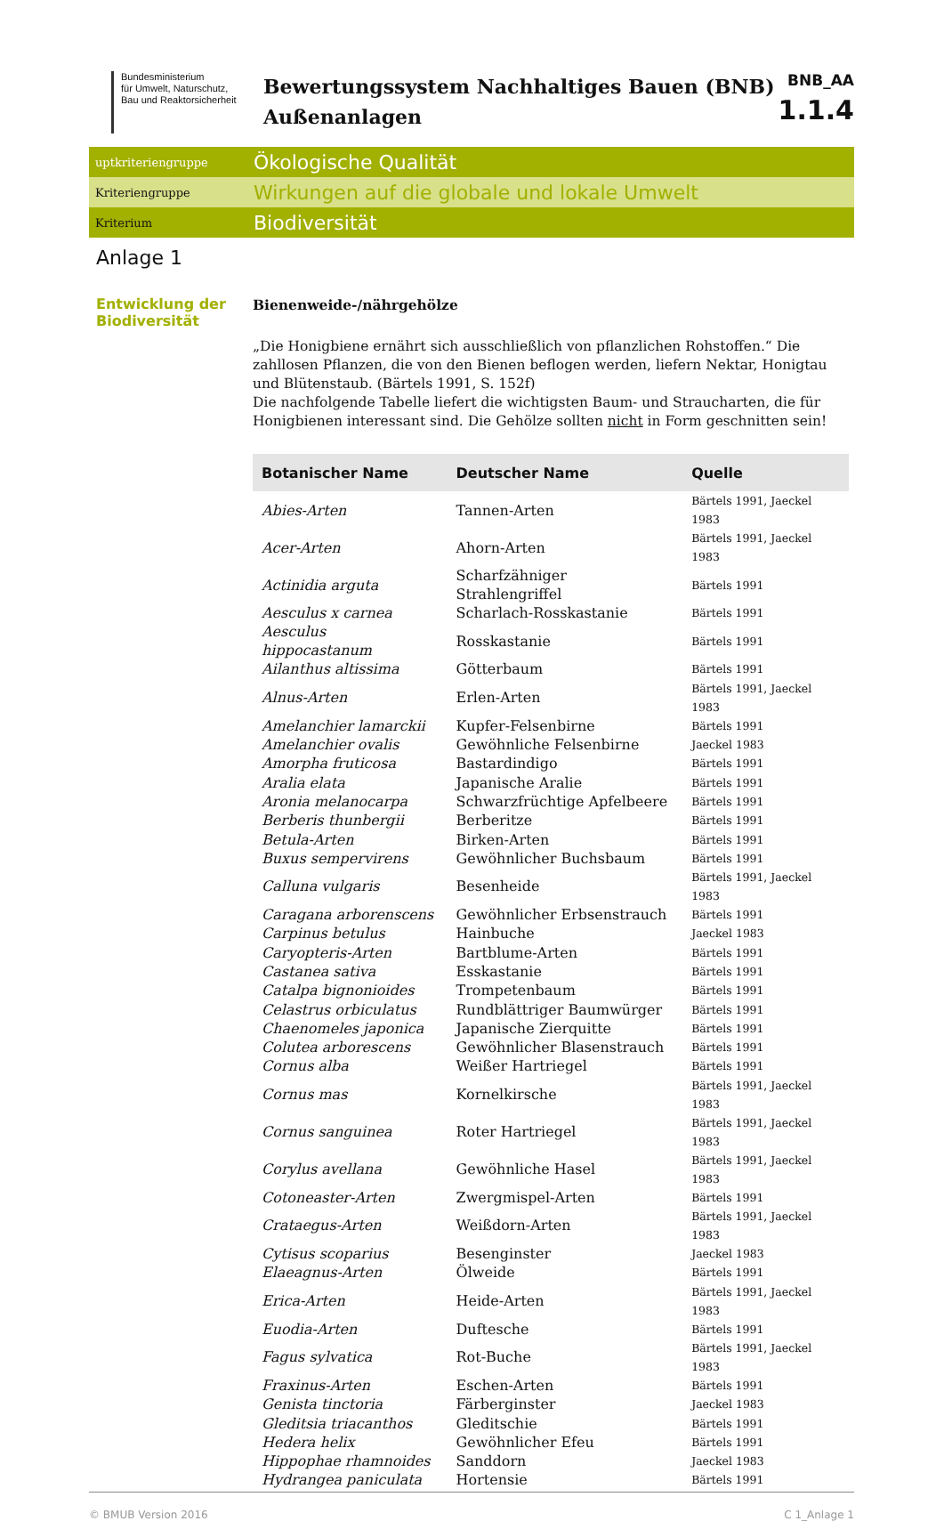Bundesministerium
für Umwelt, Naturschutz,
Bau und Reaktorsicherheit
Bewertungssystem Nachhaltiges Bauen (BNB)
Außenanlagen
BNB_AA
1.1.4
uptkriteriengruppe
Ökologische Qualität
Kriteriengruppe
Wirkungen auf die globale und lokale Umwelt
Kriterium
Biodiversität
Anlage 1
Entwicklung der Biodiversität
Bienenweide-/nährgehölze
„Die Honigbiene ernährt sich ausschließlich von pflanzlichen Rohstoffen.“ Die zahllosen Pflanzen, die von den Bienen beflogen werden, liefern Nektar, Honigtau und Blütenstaub. (Bärtels 1991, S. 152f)
Die nachfolgende Tabelle liefert die wichtigsten Baum- und Straucharten, die für Honigbienen interessant sind. Die Gehölze sollten nicht in Form geschnitten sein!
| Botanischer Name | Deutscher Name | Quelle |
| --- | --- | --- |
| Abies-Arten | Tannen-Arten | Bärtels 1991, Jaeckel 1983 |
| Acer-Arten | Ahorn-Arten | Bärtels 1991, Jaeckel 1983 |
| Actinidia arguta | Scharfzähniger Strahlengriffel | Bärtels 1991 |
| Aesculus x carnea | Scharlach-Rosskastanie | Bärtels 1991 |
| Aesculus hippocastanum | Rosskastanie | Bärtels 1991 |
| Ailanthus altissima | Götterbaum | Bärtels 1991 |
| Alnus-Arten | Erlen-Arten | Bärtels 1991, Jaeckel 1983 |
| Amelanchier lamarckii | Kupfer-Felsenbirne | Bärtels 1991 |
| Amelanchier ovalis | Gewöhnliche Felsenbirne | Jaeckel 1983 |
| Amorpha fruticosa | Bastardindigo | Bärtels 1991 |
| Aralia elata | Japanische Aralie | Bärtels 1991 |
| Aronia melanocarpa | Schwarzfrüchtige Apfelbeere | Bärtels 1991 |
| Berberis thunbergii | Berberitze | Bärtels 1991 |
| Betula-Arten | Birken-Arten | Bärtels 1991 |
| Buxus sempervirens | Gewöhnlicher Buchsbaum | Bärtels 1991 |
| Calluna vulgaris | Besenheide | Bärtels 1991, Jaeckel 1983 |
| Caragana arborenscens | Gewöhnlicher Erbsenstrauch | Bärtels 1991 |
| Carpinus betulus | Hainbuche | Jaeckel 1983 |
| Caryopteris-Arten | Bartblume-Arten | Bärtels 1991 |
| Castanea sativa | Esskastanie | Bärtels 1991 |
| Catalpa bignonioides | Trompetenbaum | Bärtels 1991 |
| Celastrus orbiculatus | Rundblättriger Baumwürger | Bärtels 1991 |
| Chaenomeles japonica | Japanische Zierquitte | Bärtels 1991 |
| Colutea arborescens | Gewöhnlicher Blasenstrauch | Bärtels 1991 |
| Cornus alba | Weißer Hartriegel | Bärtels 1991 |
| Cornus mas | Kornelkirsche | Bärtels 1991, Jaeckel 1983 |
| Cornus sanguinea | Roter Hartriegel | Bärtels 1991, Jaeckel 1983 |
| Corylus avellana | Gewöhnliche Hasel | Bärtels 1991, Jaeckel 1983 |
| Cotoneaster-Arten | Zwergmispel-Arten | Bärtels 1991 |
| Crataegus-Arten | Weißdorn-Arten | Bärtels 1991, Jaeckel 1983 |
| Cytisus scoparius | Besenginster | Jaeckel 1983 |
| Elaeagnus-Arten | Ölweide | Bärtels 1991 |
| Erica-Arten | Heide-Arten | Bärtels 1991, Jaeckel 1983 |
| Euodia-Arten | Duftesche | Bärtels 1991 |
| Fagus sylvatica | Rot-Buche | Bärtels 1991, Jaeckel 1983 |
| Fraxinus-Arten | Eschen-Arten | Bärtels 1991 |
| Genista tinctoria | Färberginster | Jaeckel 1983 |
| Gleditsia triacanthos | Gleditschie | Bärtels 1991 |
| Hedera helix | Gewöhnlicher Efeu | Bärtels 1991 |
| Hippophae rhamnoides | Sanddorn | Jaeckel 1983 |
| Hydrangea paniculata | Hortensie | Bärtels 1991 |
© BMUB Version 2016 C 1_Anlage 1